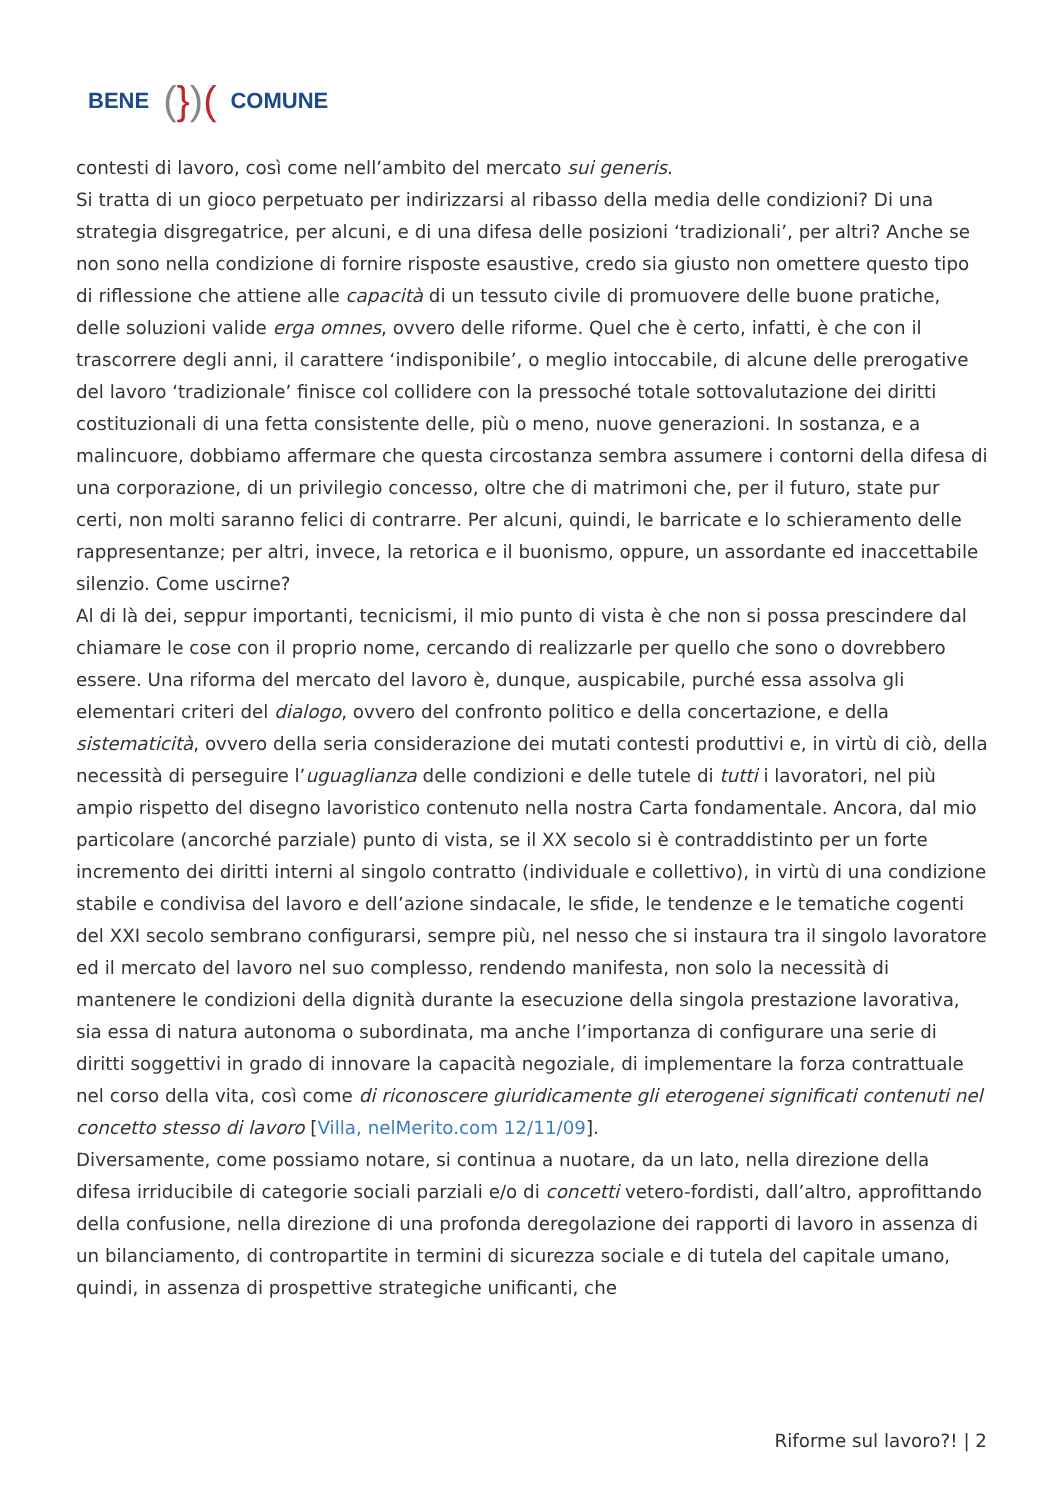BENE (})(COMUNE
contesti di lavoro, così come nell’ambito del mercato sui generis.
Si tratta di un gioco perpetuato per indirizzarsi al ribasso della media delle condizioni? Di una strategia disgregatrice, per alcuni, e di una difesa delle posizioni ‘tradizionali’, per altri? Anche se non sono nella condizione di fornire risposte esaustive, credo sia giusto non omettere questo tipo di riflessione che attiene alle capacità di un tessuto civile di promuovere delle buone pratiche, delle soluzioni valide erga omnes, ovvero delle riforme. Quel che è certo, infatti, è che con il trascorrere degli anni, il carattere ‘indisponibile’, o meglio intoccabile, di alcune delle prerogative del lavoro ‘tradizionale’ finisce col collidere con la pressoché totale sottovalutazione dei diritti costituzionali di una fetta consistente delle, più o meno, nuove generazioni. In sostanza, e a malincuore, dobbiamo affermare che questa circostanza sembra assumere i contorni della difesa di una corporazione, di un privilegio concesso, oltre che di matrimoni che, per il futuro, state pur certi, non molti saranno felici di contrarre. Per alcuni, quindi, le barricate e lo schieramento delle rappresentanze; per altri, invece, la retorica e il buonismo, oppure, un assordante ed inaccettabile silenzio. Come uscirne?
Al di là dei, seppur importanti, tecnicismi, il mio punto di vista è che non si possa prescindere dal chiamare le cose con il proprio nome, cercando di realizzarle per quello che sono o dovrebbero essere. Una riforma del mercato del lavoro è, dunque, auspicabile, purché essa assolva gli elementari criteri del dialogo, ovvero del confronto politico e della concertazione, e della sistematicità, ovvero della seria considerazione dei mutati contesti produttivi e, in virtù di ciò, della necessità di perseguire l’uguaglianza delle condizioni e delle tutele di tutti i lavoratori, nel più ampio rispetto del disegno lavoristico contenuto nella nostra Carta fondamentale. Ancora, dal mio particolare (ancorché parziale) punto di vista, se il XX secolo si è contraddistinto per un forte incremento dei diritti interni al singolo contratto (individuale e collettivo), in virtù di una condizione stabile e condivisa del lavoro e dell’azione sindacale, le sfide, le tendenze e le tematiche cogenti del XXI secolo sembrano configurarsi, sempre più, nel nesso che si instaura tra il singolo lavoratore ed il mercato del lavoro nel suo complesso, rendendo manifesta, non solo la necessità di mantenere le condizioni della dignità durante la esecuzione della singola prestazione lavorativa, sia essa di natura autonoma o subordinata, ma anche l’importanza di configurare una serie di diritti soggettivi in grado di innovare la capacità negoziale, di implementare la forza contrattuale nel corso della vita, così come di riconoscere giuridicamente gli eterogenei significati contenuti nel concetto stesso di lavoro [Villa, nelMerito.com 12/11/09].
Diversamente, come possiamo notare, si continua a nuotare, da un lato, nella direzione della difesa irriducibile di categorie sociali parziali e/o di concetti vetero-fordisti, dall’altro, approfittando della confusione, nella direzione di una profonda deregolazione dei rapporti di lavoro in assenza di un bilanciamento, di contropartite in termini di sicurezza sociale e di tutela del capitale umano, quindi, in assenza di prospettive strategiche unificanti, che
Riforme sul lavoro?! | 2